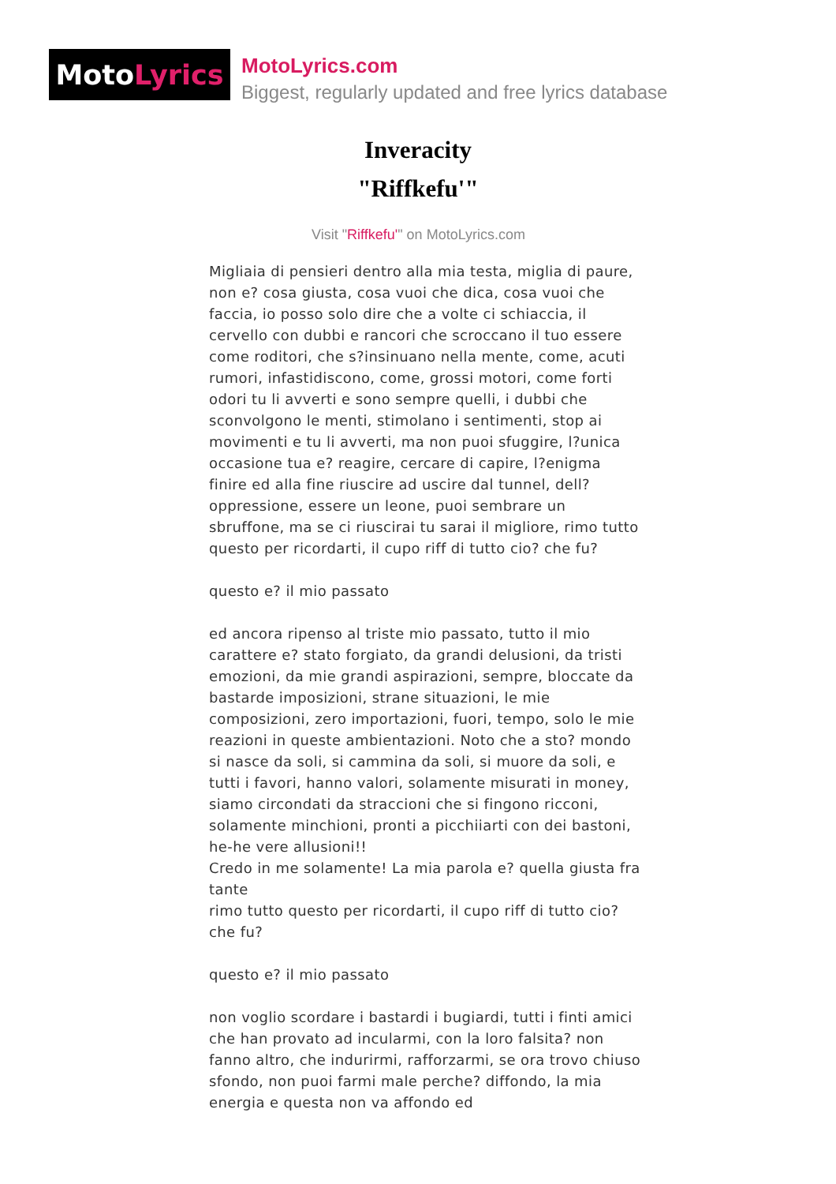Moto Lyrics
MotoLyrics.com
Biggest, regularly updated and free lyrics database
Inveracity
"Riffkefu'"
Visit "Riffkefu'" on MotoLyrics.com
Migliaia di pensieri dentro alla mia testa, miglia di paure, non e? cosa giusta, cosa vuoi che dica, cosa vuoi che faccia, io posso solo dire che a volte ci schiaccia, il cervello con dubbi e rancori che scroccano il tuo essere come roditori, che s?insinuano nella mente, come, acuti rumori, infastidiscono, come, grossi motori, come forti odori tu li avverti e sono sempre quelli, i dubbi che sconvolgono le menti, stimolano i sentimenti, stop ai movimenti e tu li avverti, ma non puoi sfuggire, l?unica occasione tua e? reagire, cercare di capire, l?enigma finire ed alla fine riuscire ad uscire dal tunnel, dell?oppressione, essere un leone, puoi sembrare un sbruffone, ma se ci riuscirai tu sarai il migliore, rimo tutto questo per ricordarti, il cupo riff di tutto cio? che fu?
questo e? il mio passato
ed ancora ripenso al triste mio passato, tutto il mio carattere e? stato forgiato, da grandi delusioni, da tristi emozioni, da mie grandi aspirazioni, sempre, bloccate da bastarde imposizioni, strane situazioni, le mie composizioni, zero importazioni, fuori, tempo, solo le mie reazioni in queste ambientazioni. Noto che a sto? mondo si nasce da soli, si cammina da soli, si muore da soli, e tutti i favori, hanno valori, solamente misurati in money, siamo circondati da straccioni che si fingono ricconi, solamente minchioni, pronti a picchiiarti con dei bastoni, he-he vere allusioni!!
Credo in me solamente! La mia parola e? quella giusta fra tante
rimo tutto questo per ricordarti, il cupo riff di tutto cio? che fu?
questo e? il mio passato
non voglio scordare i bastardi i bugiardi, tutti i finti amici che han provato ad incularmi, con la loro falsita? non fanno altro, che indurirmi, rafforzarmi, se ora trovo chiuso sfondo, non puoi farmi male perche? diffondo, la mia energia e questa non va affondo ed